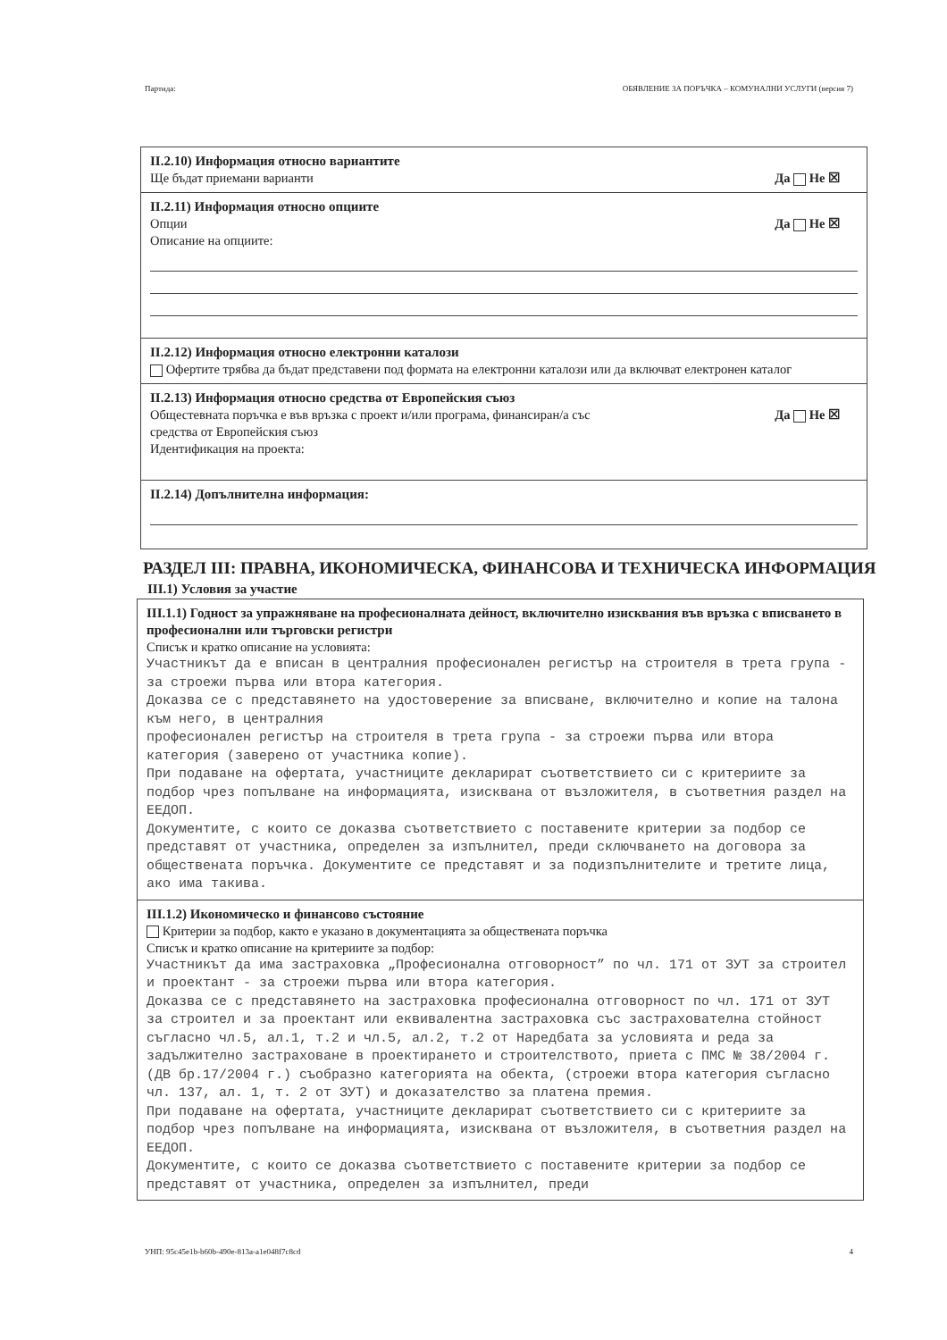Партида: ОБЯВЛЕНИЕ ЗА ПОРЪЧКА – КОМУНАЛНИ УСЛУГИ (версия 7)
II.2.10) Информация относно вариантите
Ще бъдат приемани варианти Да Не ☒
II.2.11) Информация относно опциите
Опции Да Не ☒
Описание на опциите:
II.2.12) Информация относно електронни каталози
Офертите трябва да бъдат представени под формата на електронни каталози или да включват електронен каталог
II.2.13) Информация относно средства от Европейския съюз
Общестевната поръчка е във връзка с проект и/или програма, финансиран/а със
средства от Европейския съюз Да Не ☒
Идентификация на проекта:
II.2.14) Допълнителна информация:
РАЗДЕЛ III: ПРАВНА, ИКОНОМИЧЕСКА, ФИНАНСОВА И ТЕХНИЧЕСКА ИНФОРМАЦИЯ
III.1) Условия за участие
III.1.1) Годност за упражняване на професионалната дейност, включително изисквания във връзка с вписването в професионални или търговски регистри
Списък и кратко описание на условията:
Участникът да е вписан в централния професионален регистър на строителя в трета група - за строежи първа или втора категория.
Доказва се с представянето на удостоверение за вписване, включително и копие на талона към него, в централния
професионален регистър на строителя в трета група - за строежи първа или втора категория (заверено от участника копие).
При подаване на офертата, участниците декларират съответствието си с критериите за подбор чрез попълване на информацията, изисквана от възложителя, в съответния раздел на ЕЕДОП.
Документите, с които се доказва съответствието с поставените критерии за подбор се представят от участника, определен за изпълнител, преди сключването на договора за обществената поръчка. Документите се представят и за подизпълнителите и третите лица, ако има такива.
III.1.2) Икономическо и финансово състояние
Критерии за подбор, както е указано в документацията за обществената поръчка
Списък и кратко описание на критериите за подбор:
Участникът да има застраховка „Професионална отговорност” по чл. 171 от ЗУТ за строител и проектант - за строежи първа или втора категория.
Доказва се с представянето на застраховка професионална отговорност по чл. 171 от ЗУТ за строител и за проектант или еквивалентна застраховка със застрахователна стойност съгласно чл.5, ал.1, т.2 и чл.5, ал.2, т.2 от Наредбата за условията и реда за задължително застраховане в проектирането и строителството, приета с ПМС № 38/2004 г. (ДВ бр.17/2004 г.) съобразно категорията на обекта, (строежи втора категория съгласно чл. 137, ал. 1, т. 2 от ЗУТ) и доказателство за платена премия.
При подаване на офертата, участниците декларират съответствието си с критериите за подбор чрез попълване на информацията, изисквана от възложителя, в съответния раздел на ЕЕДОП.
Документите, с които се доказва съответствието с поставените критерии за подбор се представят от участника, определен за изпълнител, преди
УНП: 95c45e1b-b60b-490e-813a-a1e048f7c8cd 4